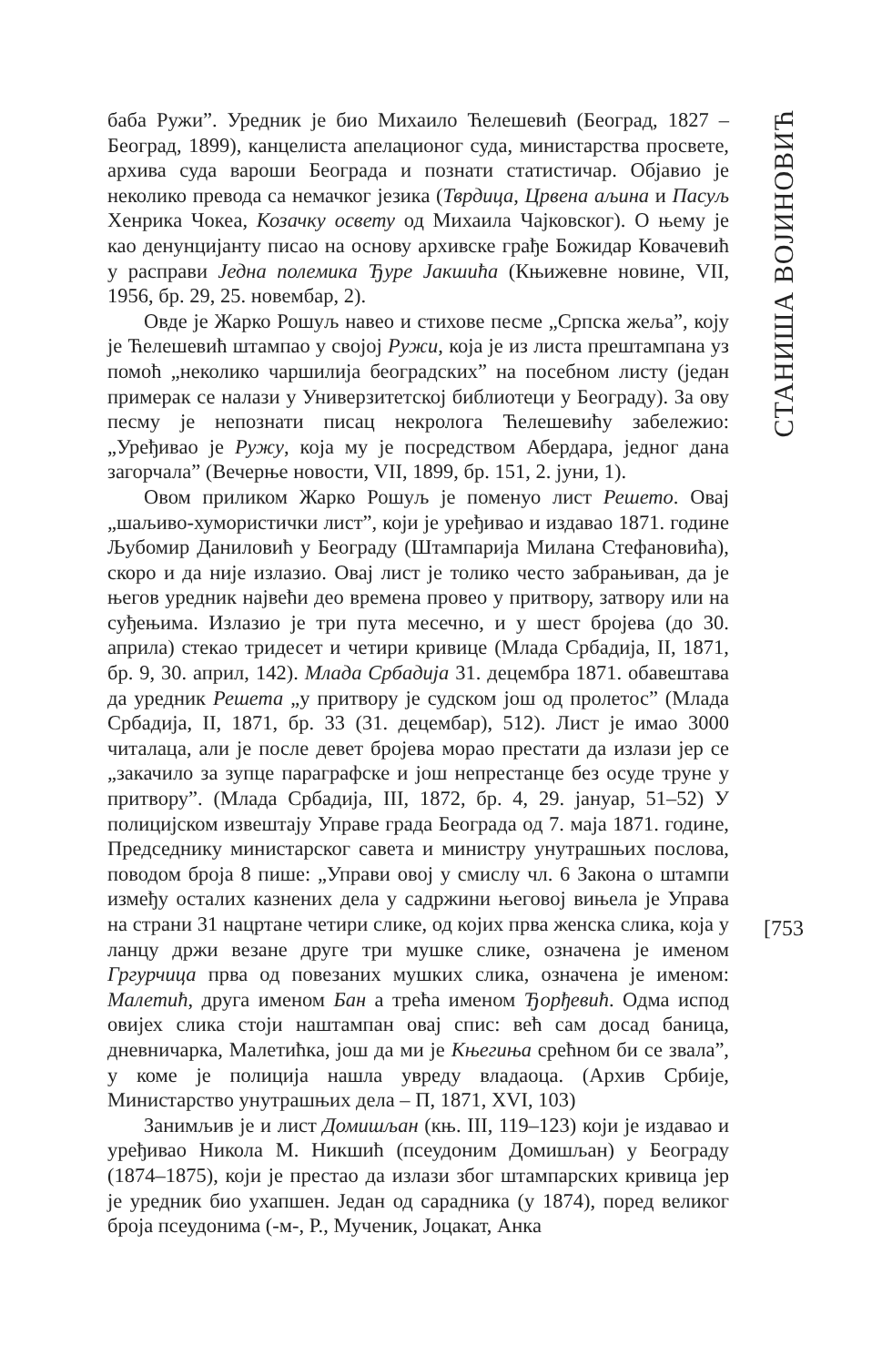баба Ружи”. Уредник је био Михаило Ћелешевић (Београд, 1827 – Београд, 1899), канцелиста апелационог суда, министарства просвете, архива суда вароши Београда и познати статистичар. Објавио је неколико превода са немачког језика (Тврдица, Црвена аљина и Пасуљ Хенрика Чокеа, Козачку освету од Михаила Чајковског). О њему је као денунцијанту писао на основу архивске грађе Божидар Ковачевић у расправи Једна полемика Ђуре Јакшића (Књижевне новине, VII, 1956, бр. 29, 25. новембар, 2).
Овде је Жарко Рошуљ навео и стихове песме „Српска жеља”, коју је Ћелешевић штампао у својој Ружи, која је из листа прештампана уз помоћ „неколико чаршилија београдских” на посебном листу (један примерак се налази у Универзитетској библиотеци у Београду). За ову песму је непознати писац некролога Ћелешевићу забележио: „Уређивао је Ружу, која му је посредством Абердара, једног дана загорчала” (Вечерње новости, VII, 1899, бр. 151, 2. јуни, 1).
Овом приликом Жарко Рошуљ је поменуо лист Решето. Овај „шаљиво-хумористички лист”, који је уређивао и издавао 1871. године Љубомир Даниловић у Београду (Штампарија Милана Стефановића), скоро и да није излазио. Овај лист је толико често забрањиван, да је његов уредник највећи део времена провео у притвору, затвору или на суђењима. Излазио је три пута месечно, и у шест бројева (до 30. априла) стекао тридесет и четири кривице (Млада Србадија, II, 1871, бр. 9, 30. април, 142). Млада Србадија 31. децембра 1871. обавештава да уредник Решета „у притвору је судском још од пролетос” (Млада Србадија, II, 1871, бр. 33 (31. децембар), 512). Лист је имао 3000 читалаца, али је после девет бројева морао престати да излази јер се „закачило за зупце параграфске и још непрестанце без осуде труне у притвору”. (Млада Србадија, III, 1872, бр. 4, 29. јануар, 51–52) У полицијском извештају Управе града Београда од 7. маја 1871. године, Председнику министарског савета и министру унутрашњих послова, поводом броја 8 пише: „Управи овој у смислу чл. 6 Закона о штампи између осталих казнених дела у садржини његовој вињела је Управа на страни 31 нацртане четири слике, од којих прва женска слика, која у ланцу држи везане друге три мушке слике, означена је именом Гргурчица прва од повезаних мушких слика, означена је именом: Малетић, друга именом Бан а трећа именом Ђорђевић. Одма испод овијех слика стоји наштампан овај спис: већ сам досад баница, дневничарка, Малетићка, још да ми је Књегиња срећном би се звала”, у коме је полиција нашла увреду владаоца. (Архив Србије, Министарство унутрашњих дела – П, 1871, XVI, 103)
Занимљив је и лист Домишљан (књ. III, 119–123) који је издавао и уређивао Никола М. Никшић (псеудоним Домишљан) у Београду (1874–1875), који је престао да излази због штампарских кривица јер је уредник био ухапшен. Један од сарадника (у 1874), поред великог броја псеудонима (-м-, Р., Мученик, Јоцакат, Анка
СТАНИША ВОЈИНОВИЋ
[753